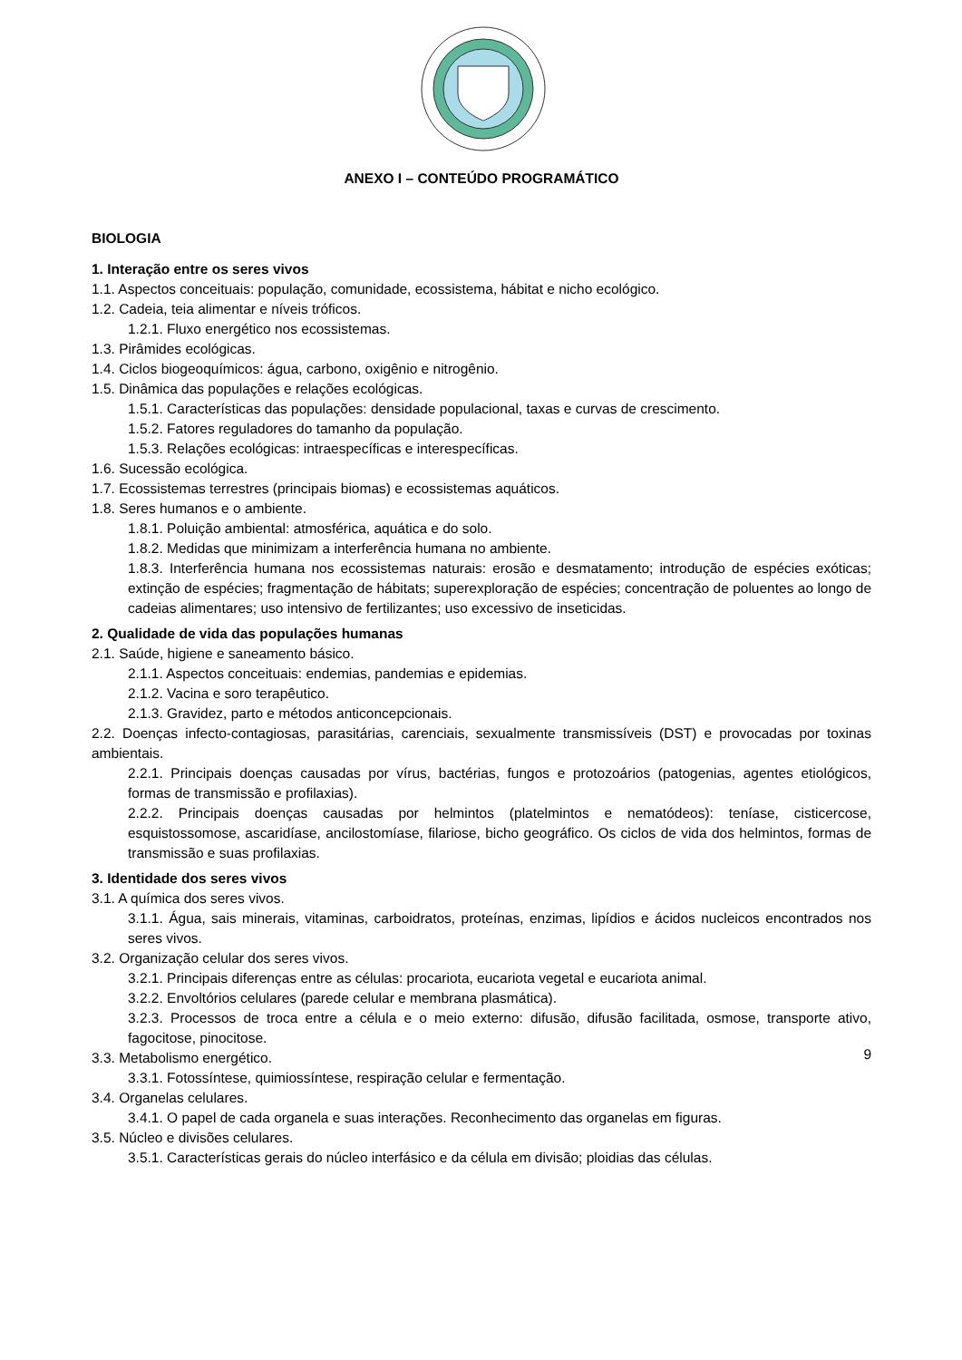ANEXO I – CONTEÚDO PROGRAMÁTICO
BIOLOGIA
1. Interação entre os seres vivos
1.1. Aspectos conceituais: população, comunidade, ecossistema, hábitat e nicho ecológico.
1.2. Cadeia, teia alimentar e níveis tróficos.
1.2.1. Fluxo energético nos ecossistemas.
1.3. Pirâmides ecológicas.
1.4. Ciclos biogeoquímicos: água, carbono, oxigênio e nitrogênio.
1.5. Dinâmica das populações e relações ecológicas.
1.5.1. Características das populações: densidade populacional, taxas e curvas de crescimento.
1.5.2. Fatores reguladores do tamanho da população.
1.5.3. Relações ecológicas: intraespecíficas e interespecíficas.
1.6. Sucessão ecológica.
1.7. Ecossistemas terrestres (principais biomas) e ecossistemas aquáticos.
1.8. Seres humanos e o ambiente.
1.8.1. Poluição ambiental: atmosférica, aquática e do solo.
1.8.2. Medidas que minimizam a interferência humana no ambiente.
1.8.3. Interferência humana nos ecossistemas naturais: erosão e desmatamento; introdução de espécies exóticas; extinção de espécies; fragmentação de hábitats; superexploração de espécies; concentração de poluentes ao longo de cadeias alimentares; uso intensivo de fertilizantes; uso excessivo de inseticidas.
2. Qualidade de vida das populações humanas
2.1. Saúde, higiene e saneamento básico.
2.1.1. Aspectos conceituais: endemias, pandemias e epidemias.
2.1.2. Vacina e soro terapêutico.
2.1.3. Gravidez, parto e métodos anticoncepcionais.
2.2. Doenças infecto-contagiosas, parasitárias, carenciais, sexualmente transmissíveis (DST) e provocadas por toxinas ambientais.
2.2.1. Principais doenças causadas por vírus, bactérias, fungos e protozoários (patogenias, agentes etiológicos, formas de transmissão e profilaxias).
2.2.2. Principais doenças causadas por helmintos (platelmintos e nematódeos): teníase, cisticercose, esquistossomose, ascaridíase, ancilostomíase, filariose, bicho geográfico. Os ciclos de vida dos helmintos, formas de transmissão e suas profilaxias.
3. Identidade dos seres vivos
3.1. A química dos seres vivos.
3.1.1. Água, sais minerais, vitaminas, carboidratos, proteínas, enzimas, lipídios e ácidos nucleicos encontrados nos seres vivos.
3.2. Organização celular dos seres vivos.
3.2.1. Principais diferenças entre as células: procariota, eucariota vegetal e eucariota animal.
3.2.2. Envoltórios celulares (parede celular e membrana plasmática).
3.2.3. Processos de troca entre a célula e o meio externo: difusão, difusão facilitada, osmose, transporte ativo, fagocitose, pinocitose.
3.3. Metabolismo energético.
3.3.1. Fotossíntese, quimiossíntese, respiração celular e fermentação.
3.4. Organelas celulares.
3.4.1. O papel de cada organela e suas interações. Reconhecimento das organelas em figuras.
3.5. Núcleo e divisões celulares.
3.5.1. Características gerais do núcleo interfásico e da célula em divisão; ploidias das células.
9